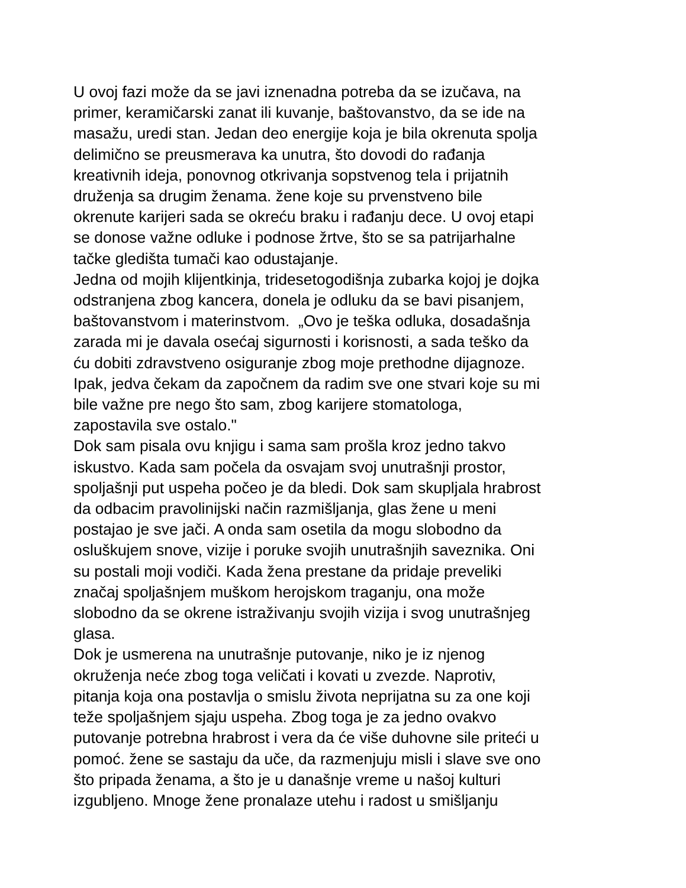U ovoj fazi može da se javi iznenadna potreba da se izučava, na
primer, keramičarski zanat ili kuvanje, baštovanstvo, da se ide na
masažu, uredi stan. Jedan deo energije koja je bila okrenuta spolja
delimično se preusmerava ka unutra, što dovodi do rađanja
kreativnih ideja, ponovnog otkrivanja sopstvenog tela i prijatnih
druženja sa drugim ženama. žene koje su prvenstveno bile
okrenute karijeri sada se okreću braku i rađanju dece. U ovoj etapi
se donose važne odluke i podnose žrtve, što se sa patrijarhalne
tačke gledišta tumači kao odustajanje.
Jedna od mojih klijentkinja, tridesetogodišnja zubarka kojoj je dojka
odstranjena zbog kancera, donela je odluku da se bavi pisanjem,
baštovanstvom i materinstvom. „Ovo je teška odluka, dosadašnja
zarada mi je davala osećaj sigurnosti i korisnosti, a sada teško da
ću dobiti zdravstveno osiguranje zbog moje prethodne dijagnoze.
Ipak, jedva čekam da započnem da radim sve one stvari koje su mi
bile važne pre nego što sam, zbog karijere stomatologa,
zapostavila sve ostalo."
Dok sam pisala ovu knjigu i sama sam prošla kroz jedno takvo
iskustvo. Kada sam počela da osvajam svoj unutrašnji prostor,
spoljašnji put uspeha počeo je da bledi. Dok sam skupljala hrabrost
da odbacim pravolinijski način razmišljanja, glas žene u meni
postajao je sve jači. A onda sam osetila da mogu slobodno da
osluškujem snove, vizije i poruke svojih unutrašnjih saveznika. Oni
su postali moji vodiči. Kada žena prestane da pridaje preveliki
značaj spoljašnjem muškom herojskom traganju, ona može
slobodno da se okrene istraživanju svojih vizija i svog unutrašnjeg
glasa.
Dok je usmerena na unutrašnje putovanje, niko je iz njenog
okruženja neće zbog toga veličati i kovati u zvezde. Naprotiv,
pitanja koja ona postavlja o smislu života neprijatna su za one koji
teže spoljašnjem sjaju uspeha. Zbog toga je za jedno ovakvo
putovanje potrebna hrabrost i vera da će više duhovne sile priteći u
pomoć. žene se sastaju da uče, da razmenjuju misli i slave sve ono
što pripada ženama, a što je u današnje vreme u našoj kulturi
izgubljeno. Mnoge žene pronalaze utehu i radost u smišljanju